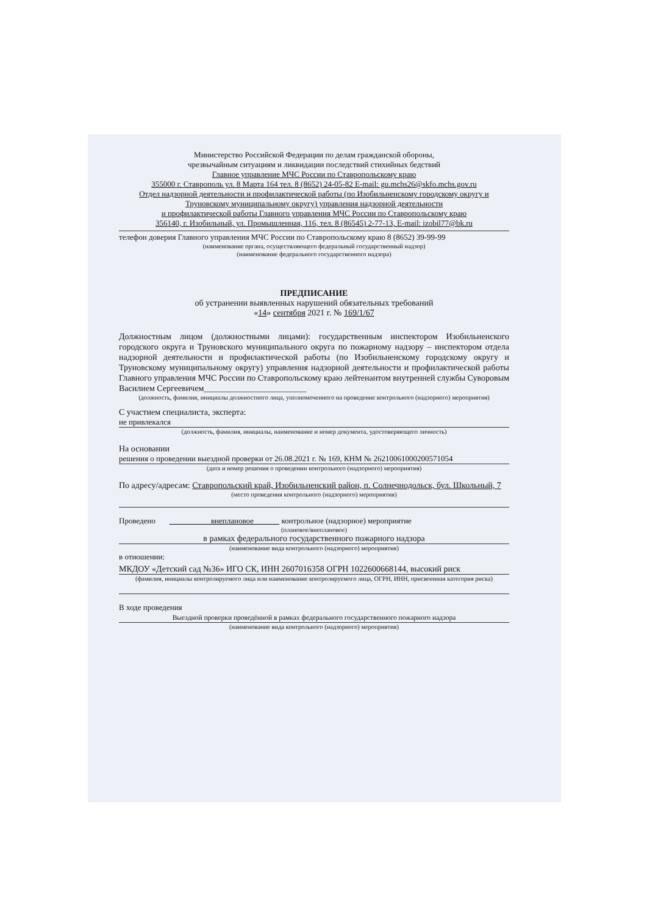Министерство Российской Федерации по делам гражданской обороны,
чрезвычайным ситуациям и ликвидации последствий стихийных бедствий
Главное управление МЧС России по Ставропольскому краю
355000 г. Ставрополь ул. 8 Марта 164 тел. 8 (8652) 24-05-82 E-mail: gu.mchs26@skfo.mchs.gov.ru
Отдел надзорной деятельности и профилактической работы (по Изобильненскому городскому округу и Труновскому муниципальному округу) управления надзорной деятельности
и профилактической работы Главного управления МЧС России по Ставропольскому краю
356140, г. Изобильный, ул. Промышленная, 116, тел. 8 (86545) 2-77-13, E-mail: izobil77@bk.ru
телефон доверия Главного управления МЧС России по Ставропольскому краю 8 (8652) 39-99-99
(наименование органа, осуществляющего федеральный государственный надзор)
(наименование федерального государственного надзора)
ПРЕДПИСАНИЕ
об устранении выявленных нарушений обязательных требований
«14» сентября 2021 г. № 169/1/67
Должностным лицом (должностными лицами): государственным инспектором Изобильненского городского округа и Труновского муниципального округа по пожарному надзору – инспектором отдела надзорной деятельности и профилактической работы (по Изобильненскому городскому округу и Труновскому муниципальному округу) управления надзорной деятельности и профилактической работы Главного управления МЧС России по Ставропольскому краю лейтенантом внутренней службы Суворовым Василием Сергеевичем________________________
(должность, фамилия, инициалы должностного лица, уполномоченного на проведение контрольного (надзорного) мероприятия)
С участием специалиста, эксперта:
не привлекался
(должность, фамилия, инициалы, наименование и номер документа, удостоверяющего личность)
На основании
решения о проведении выездной проверки от 26.08.2021 г. № 169, КНМ № 26210061000200571054
(дата и номер решения о проведении контрольного (надзорного) мероприятия)
По адресу/адресам: Ставропольский край, Изобильненский район, п. Солнечнодольск, бул. Школьный, 7
(место проведения контрольного (надзорного) мероприятия)
Проведено внеплановое контрольное (надзорное) мероприятие
(плановое/внеплановое)
в рамках федерального государственного пожарного надзора
(наименование вида контрольного (надзорного) мероприятия)
в отношении:
МКДОУ «Детский сад №36» ИГО СК, ИНН 2607016358 ОГРН 1022600668144, высокий риск
(фамилия, инициалы контролируемого лица или наименование контролируемого лица, ОГРН, ИНН, присвоенная категория риска)
В ходе проведения
Выездной проверки проведённой в рамках федерального государственного пожарного надзора
(наименование вида контрольного (надзорного) мероприятия)